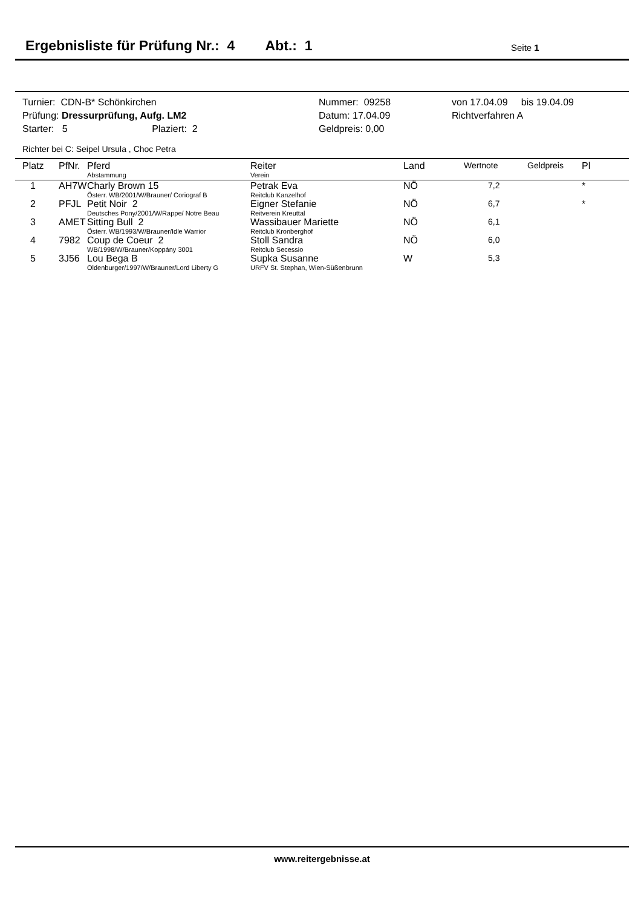Ergebnisliste für Prüfung Nr.: 4 Abt.: 1
Seite 1
| Turnier: CDN-B* Schönkirchen | Nummer: 09258 | von 17.04.09 bis 19.04.09 |
| Prüfung: Dressurprüfung, Aufg. LM2 | Datum: 17.04.09 | Richtverfahren A |
| Starter: 5 Plaziert: 2 | Geldpreis: 0,00 | |
Richter bei C: Seipel Ursula , Choc Petra
| Platz | PfNr. | Pferd Abstammung | Reiter Verein | Land | Wertnote | Geldpreis | Pl |
| --- | --- | --- | --- | --- | --- | --- | --- |
| 1 | AH7W | Charly Brown 15 Österr. WB/2001/W/Brauner/ Coriograf B | Petrak Eva Reitclub Kanzelhof | NÖ | 7,2 | | * |
| 2 | PFJL | Petit Noir 2 Deutsches Pony/2001/W/Rappe/ Notre Beau | Eigner Stefanie Reitverein Kreuttal | NÖ | 6,7 | | * |
| 3 | AMET | Sitting Bull 2 Österr. WB/1993/W/Brauner/Idle Warrior | Wassibauer Mariette Reitclub Kronberghof | NÖ | 6,1 | | |
| 4 | 7982 | Coup de Coeur 2 WB/1998/W/Brauner/Koppány 3001 | Stoll Sandra Reitclub Secessio | NÖ | 6,0 | | |
| 5 | 3J56 | Lou Bega B Oldenburger/1997/W/Brauner/Lord Liberty G | Supka Susanne URFV St. Stephan, Wien-Süßenbrunn | W | 5,3 | | |
www.reitergebnisse.at